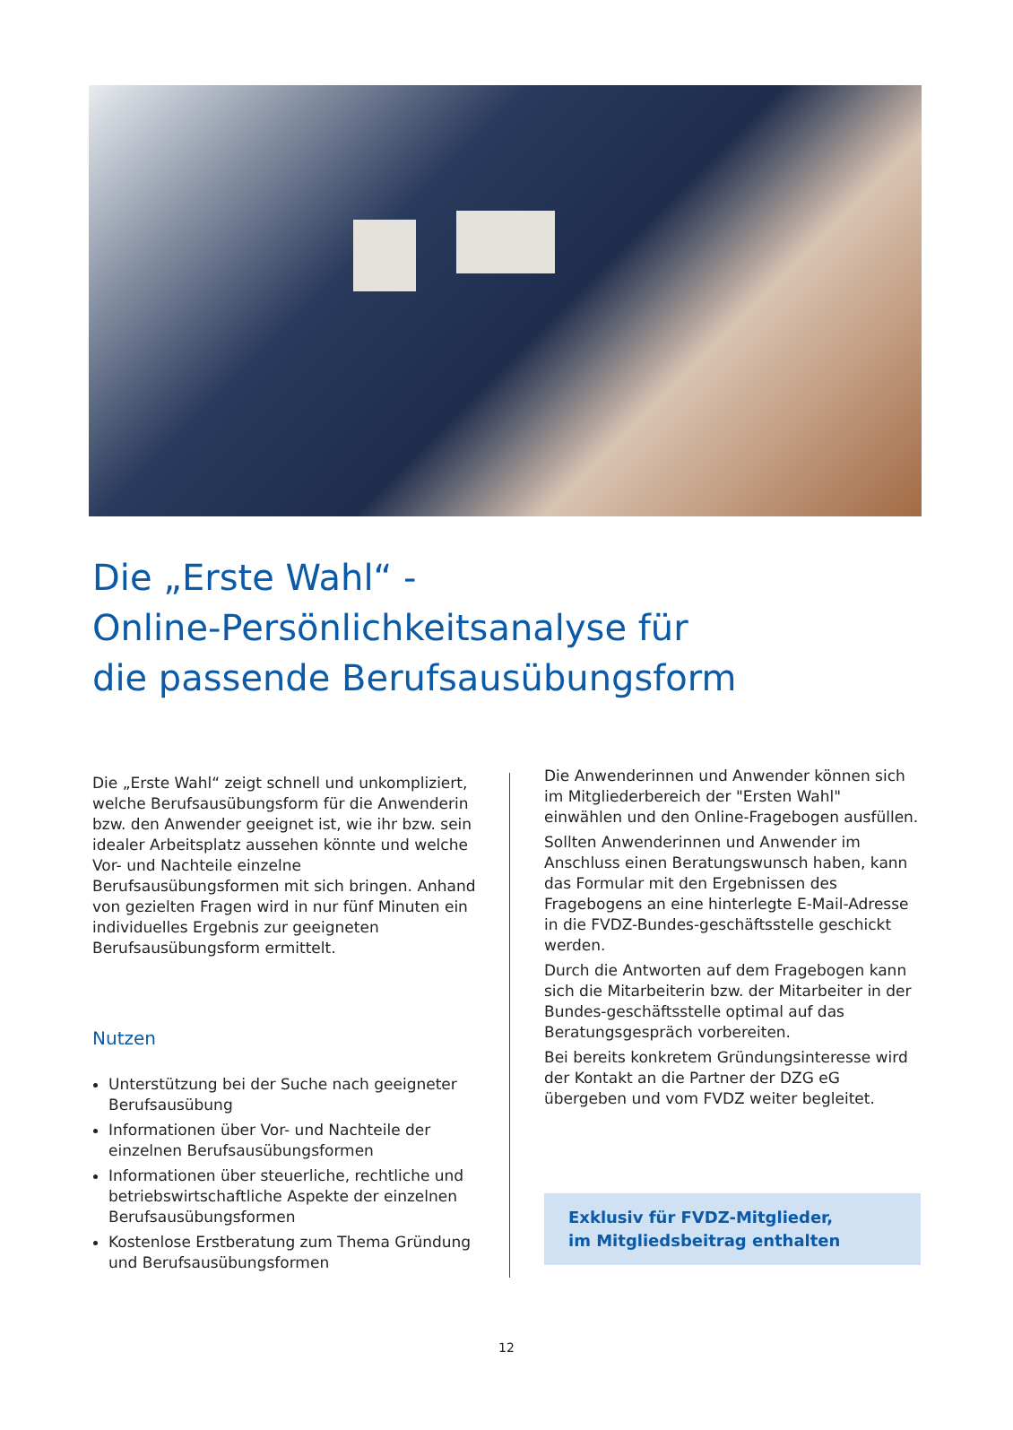Die „Erste Wahl“ -
Online-Persönlichkeitsanalyse für
die passende Berufsausübungsform
Die „Erste Wahl“ zeigt schnell und unkompliziert, welche Berufsausübungsform für die Anwenderin bzw. den Anwender geeignet ist, wie ihr bzw. sein idealer Arbeitsplatz aussehen könnte und welche Vor- und Nachteile einzelne Berufsausübungsformen mit sich bringen. Anhand von gezielten Fragen wird in nur fünf Minuten ein individuelles Ergebnis zur geeigneten Berufsausübungsform ermittelt.
Nutzen
Unterstützung bei der Suche nach geeigneter Berufsausübung
Informationen über Vor- und Nachteile der einzelnen Berufsausübungsformen
Informationen über steuerliche, rechtliche und betriebswirtschaftliche Aspekte der einzelnen Berufsausübungsformen
Kostenlose Erstberatung zum Thema Gründung und Berufsausübungsformen
Die Anwenderinnen und Anwender können sich im Mitgliederbereich der "Ersten Wahl" einwählen und den Online-Fragebogen ausfüllen.
Sollten Anwenderinnen und Anwender im Anschluss einen Beratungswunsch haben, kann das Formular mit den Ergebnissen des Fragebogens an eine hinterlegte E-Mail-Adresse in die FVDZ-Bundes-geschäftsstelle geschickt werden.
Durch die Antworten auf dem Fragebogen kann sich die Mitarbeiterin bzw. der Mitarbeiter in der Bundes-geschäftsstelle optimal auf das Beratungsgespräch vorbereiten.
Bei bereits konkretem Gründungsinteresse wird der Kontakt an die Partner der DZG eG übergeben und vom FVDZ weiter begleitet.
Exklusiv für FVDZ-Mitglieder,
im Mitgliedsbeitrag enthalten
12